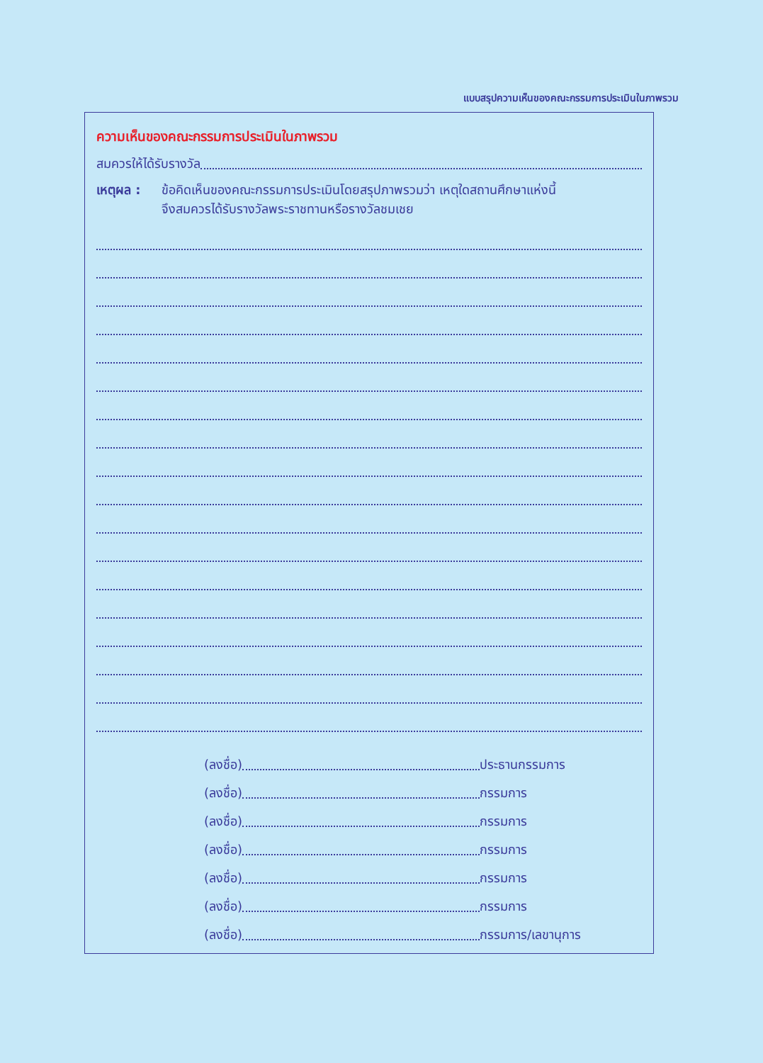แบบสรุปความเห็นของคณะกรรมการประเมินในภาพรวม
ความเห็นของคณะกรรมการประเมินในภาพรวม
สมควรให้ได้รับรางวัล
เหตุผล : ข้อคิดเห็นของคณะกรรมการประเมินโดยสรุปภาพรวมว่า เหตุใดสถานศึกษาแห่งนี้
จึงสมควรได้รับรางวัลพระราชทานหรือรางวัลชมเชย
(ลงชื่อ) ประธานกรรมการ
(ลงชื่อ) กรรมการ
(ลงชื่อ) กรรมการ
(ลงชื่อ) กรรมการ
(ลงชื่อ) กรรมการ
(ลงชื่อ) กรรมการ
(ลงชื่อ) กรรมการ/เลขานุการ